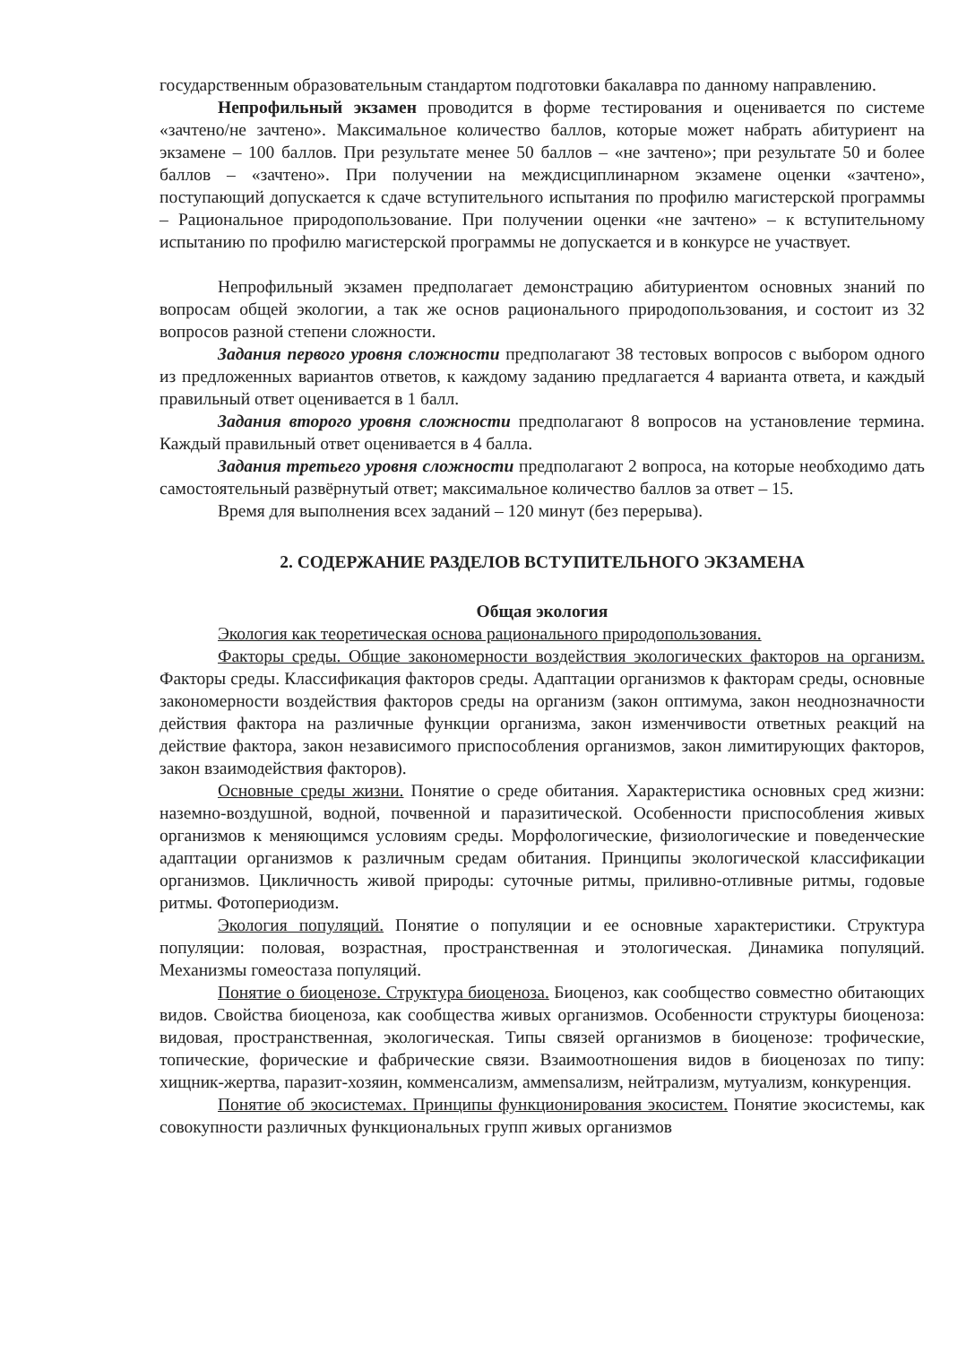государственным образовательным стандартом подготовки бакалавра по данному направлению.
Непрофильный экзамен проводится в форме тестирования и оценивается по системе «зачтено/не зачтено». Максимальное количество баллов, которые может набрать абитуриент на экзамене – 100 баллов. При результате менее 50 баллов – «не зачтено»; при результате 50 и более баллов – «зачтено». При получении на междисциплинарном экзамене оценки «зачтено», поступающий допускается к сдаче вступительного испытания по профилю магистерской программы – Рациональное природопользование. При получении оценки «не зачтено» – к вступительному испытанию по профилю магистерской программы не допускается и в конкурсе не участвует.
Непрофильный экзамен предполагает демонстрацию абитуриентом основных знаний по вопросам общей экологии, а так же основ рационального природопользования, и состоит из 32 вопросов разной степени сложности.
Задания первого уровня сложности предполагают 38 тестовых вопросов с выбором одного из предложенных вариантов ответов, к каждому заданию предлагается 4 варианта ответа, и каждый правильный ответ оценивается в 1 балл.
Задания второго уровня сложности предполагают 8 вопросов на установление термина. Каждый правильный ответ оценивается в 4 балла.
Задания третьего уровня сложности предполагают 2 вопроса, на которые необходимо дать самостоятельный развёрнутый ответ; максимальное количество баллов за ответ – 15.
Время для выполнения всех заданий – 120 минут (без перерыва).
2. СОДЕРЖАНИЕ РАЗДЕЛОВ ВСТУПИТЕЛЬНОГО ЭКЗАМЕНА
Общая экология
Экология как теоретическая основа рационального природопользования.
Факторы среды. Общие закономерности воздействия экологических факторов на организм. Факторы среды. Классификация факторов среды. Адаптации организмов к факторам среды, основные закономерности воздействия факторов среды на организм (закон оптимума, закон неоднозначности действия фактора на различные функции организма, закон изменчивости ответных реакций на действие фактора, закон независимого приспособления организмов, закон лимитирующих факторов, закон взаимодействия факторов).
Основные среды жизни. Понятие о среде обитания. Характеристика основных сред жизни: наземно-воздушной, водной, почвенной и паразитической. Особенности приспособления живых организмов к меняющимся условиям среды. Морфологические, физиологические и поведенческие адаптации организмов к различным средам обитания. Принципы экологической классификации организмов. Цикличность живой природы: суточные ритмы, приливно-отливные ритмы, годовые ритмы. Фотопериодизм.
Экология популяций. Понятие о популяции и ее основные характеристики. Структура популяции: половая, возрастная, пространственная и этологическая. Динамика популяций. Механизмы гомеостаза популяций.
Понятие о биоценозе. Структура биоценоза. Биоценоз, как сообщество совместно обитающих видов. Свойства биоценоза, как сообщества живых организмов. Особенности структуры биоценоза: видовая, пространственная, экологическая. Типы связей организмов в биоценозе: трофические, топические, форические и фабрические связи. Взаимоотношения видов в биоценозах по типу: хищник-жертва, паразит-хозяин, комменсализм, аммensализм, нейтрализм, мутуализм, конкуренция.
Понятие об экосистемах. Принципы функционирования экосистем. Понятие экосистемы, как совокупности различных функциональных групп живых организмов